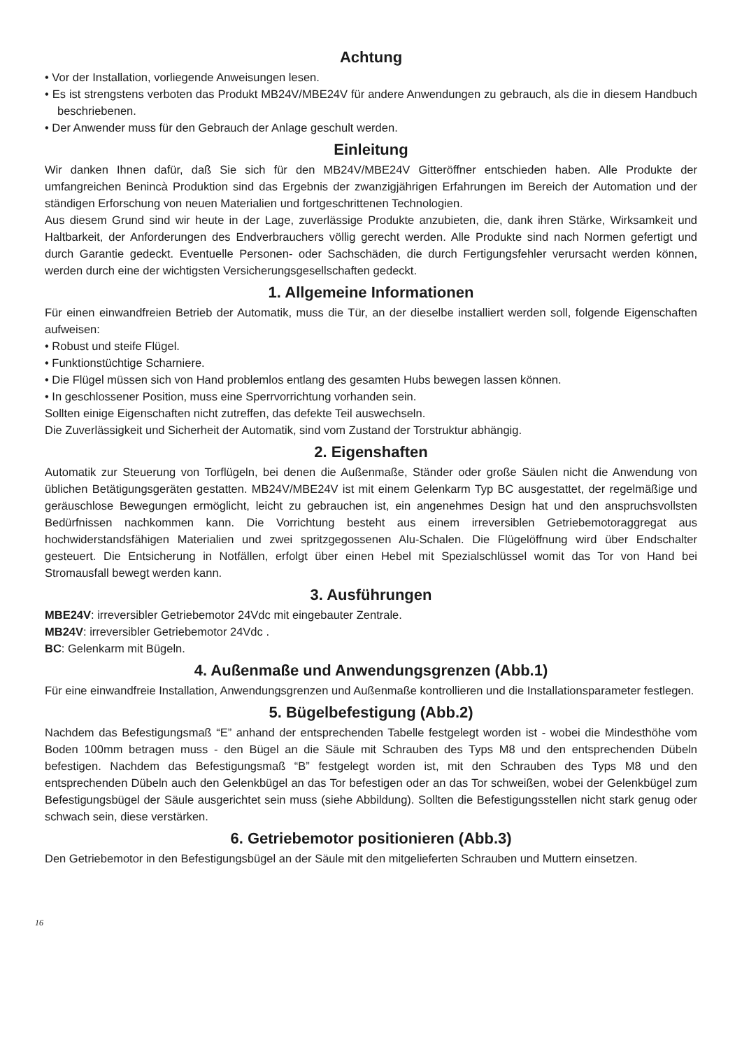Achtung
• Vor der Installation, vorliegende Anweisungen lesen.
• Es ist strengstens verboten das Produkt MB24V/MBE24V für andere Anwendungen zu gebrauch, als die in diesem Handbuch beschriebenen.
• Der Anwender muss für den Gebrauch der Anlage geschult werden.
Einleitung
Wir danken Ihnen dafür, daß Sie sich für den MB24V/MBE24V Gitteröffner entschieden haben. Alle Produkte der umfangreichen Benincà Produktion sind das Ergebnis der zwanzigjährigen Erfahrungen im Bereich der Automation und der ständigen Erforschung von neuen Materialien und fortgeschrittenen Technologien.
Aus diesem Grund sind wir heute in der Lage, zuverlässige Produkte anzubieten, die, dank ihren Stärke, Wirksamkeit und Haltbarkeit, der Anforderungen des Endverbrauchers völlig gerecht werden. Alle Produkte sind nach Normen gefertigt und durch Garantie gedeckt. Eventuelle Personen- oder Sachschäden, die durch Fertigungsfehler verursacht werden können, werden durch eine der wichtigsten Versicherungsgesellschaften gedeckt.
1. Allgemeine Informationen
Für einen einwandfreien Betrieb der Automatik, muss die Tür, an der dieselbe installiert werden soll, folgende Eigenschaften aufweisen:
• Robust und steife Flügel.
• Funktionstüchtige Scharniere.
• Die Flügel müssen sich von Hand problemlos entlang des gesamten Hubs bewegen lassen können.
• In geschlossener Position, muss eine Sperrvorrichtung vorhanden sein.
Sollten einige Eigenschaften nicht zutreffen, das defekte Teil auswechseln.
Die Zuverlässigkeit und Sicherheit der Automatik, sind vom Zustand der Torstruktur abhängig.
2. Eigenshaften
Automatik zur Steuerung von Torflügeln, bei denen die Außenmaße, Ständer oder große Säulen nicht die Anwendung von üblichen Betätigungsgeräten gestatten. MB24V/MBE24V ist mit einem Gelenkarm Typ BC ausgestattet, der regelmäßige und geräuschlose Bewegungen ermöglicht, leicht zu gebrauchen ist, ein angenehmes Design hat und den anspruchsvollsten Bedürfnissen nachkommen kann. Die Vorrichtung besteht aus einem irreversiblen Getriebemotoraggregat aus hochwiderstandsfähigen Materialien und zwei spritzgegossenen Alu-Schalen. Die Flügelöffnung wird über Endschalter gesteuert. Die Entsicherung in Notfällen, erfolgt über einen Hebel mit Spezialschlüssel womit das Tor von Hand bei Stromausfall bewegt werden kann.
3. Ausführungen
MBE24V: irreversibler Getriebemotor 24Vdc mit eingebauter Zentrale.
MB24V: irreversibler Getriebemotor 24Vdc .
BC: Gelenkarm mit Bügeln.
4. Außenmaße und Anwendungsgrenzen (Abb.1)
Für eine einwandfreie Installation, Anwendungsgrenzen und Außenmaße kontrollieren und die Installationsparameter festlegen.
5. Bügelbefestigung (Abb.2)
Nachdem das Befestigungsmaß “E” anhand der entsprechenden Tabelle festgelegt worden ist - wobei die Mindesthöhe vom Boden 100mm betragen muss - den Bügel an die Säule mit Schrauben des Typs M8 und den entsprechenden Dübeln befestigen. Nachdem das Befestigungsmaß “B” festgelegt worden ist, mit den Schrauben des Typs M8 und den entsprechenden Dübeln auch den Gelenkbügel an das Tor befestigen oder an das Tor schweißen, wobei der Gelenkbügel zum Befestigungsbügel der Säule ausgerichtet sein muss (siehe Abbildung). Sollten die Befestigungsstellen nicht stark genug oder schwach sein, diese verstärken.
6. Getriebemotor positionieren (Abb.3)
Den Getriebemotor in den Befestigungsbügel an der Säule mit den mitgelieferten Schrauben und Muttern einsetzen.
16